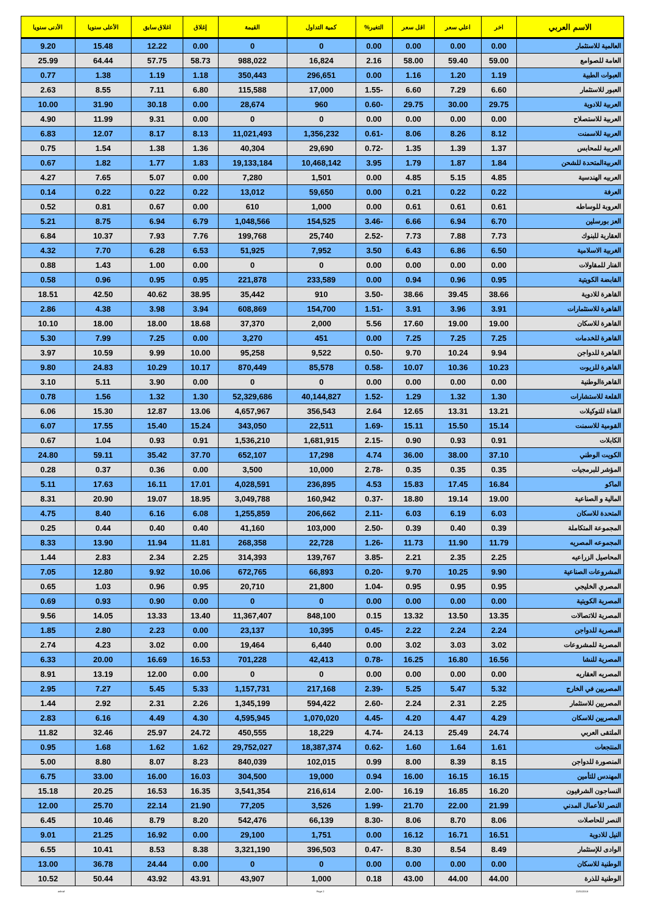| الاسم العربي | اخر | اعلي سعر | اقل سعر | التغير% | كمية التداول | القيمة | إغلاق | اغلاق سابق | الأعلى سنويا | الأدنى سنويا |
| --- | --- | --- | --- | --- | --- | --- | --- | --- | --- | --- |
| العالمية للاستثمار | 0.00 | 0.00 | 0.00 | 0.00 | 0 | 0 | 0.00 | 12.22 | 15.48 | 9.20 |
| العامة للصوامع | 59.00 | 59.40 | 58.00 | 2.16 | 16,824 | 988,022 | 58.73 | 57.75 | 64.44 | 25.99 |
| العبوات الطبية | 1.19 | 1.20 | 1.16 | 0.00 | 296,651 | 350,443 | 1.18 | 1.19 | 1.38 | 0.77 |
| العبور للاستثمار | 6.60 | 7.29 | 6.60 | -1.55 | 17,000 | 115,588 | 6.80 | 7.11 | 8.55 | 2.63 |
| العربية للادوية | 29.75 | 30.00 | 29.75 | -0.60 | 960 | 28,674 | 0.00 | 30.18 | 31.90 | 10.00 |
| العربية للاستصلاح | 0.00 | 0.00 | 0.00 | 0.00 | 0 | 0 | 0.00 | 9.31 | 11.99 | 4.90 |
| العربية للاسمنت | 8.12 | 8.26 | 8.06 | -0.61 | 1,356,232 | 11,021,493 | 8.13 | 8.17 | 12.07 | 6.83 |
| العربية للمحابس | 1.37 | 1.39 | 1.35 | -0.72 | 29,690 | 40,304 | 1.36 | 1.38 | 1.54 | 0.75 |
| العربيةالمتحدة للشحن | 1.84 | 1.87 | 1.79 | 3.95 | 10,468,142 | 19,133,184 | 1.83 | 1.77 | 1.82 | 0.67 |
| العربيه الهندسية | 4.85 | 5.15 | 4.85 | 0.00 | 1,501 | 7,280 | 0.00 | 5.07 | 7.65 | 4.27 |
| العرفة | 0.22 | 0.22 | 0.21 | 0.00 | 59,650 | 13,012 | 0.22 | 0.22 | 0.22 | 0.14 |
| العروبة للوساطه | 0.61 | 0.61 | 0.61 | 0.00 | 1,000 | 610 | 0.00 | 0.67 | 0.81 | 0.52 |
| العز بورسلين | 6.70 | 6.94 | 6.66 | -3.46 | 154,525 | 1,048,566 | 6.79 | 6.94 | 8.75 | 5.21 |
| العقارية للبنوك | 7.73 | 7.88 | 7.73 | -2.52 | 25,740 | 199,768 | 7.76 | 7.93 | 10.37 | 6.84 |
| الغربية الاسلامية | 6.50 | 6.86 | 6.43 | 3.50 | 7,952 | 51,925 | 6.53 | 6.28 | 7.70 | 4.32 |
| الفنار للمقاولات | 0.00 | 0.00 | 0.00 | 0.00 | 0 | 0 | 0.00 | 1.00 | 1.43 | 0.88 |
| القابضة الكويتية | 0.95 | 0.96 | 0.94 | 0.00 | 233,589 | 221,878 | 0.95 | 0.95 | 0.96 | 0.58 |
| القاهرة للادوية | 38.66 | 39.45 | 38.66 | -3.50 | 910 | 35,442 | 38.95 | 40.62 | 42.50 | 18.51 |
| القاهرة للاستثمارات | 3.91 | 3.96 | 3.91 | -1.51 | 154,700 | 608,869 | 3.94 | 3.98 | 4.38 | 2.86 |
| القاهرة للاسكان | 19.00 | 19.00 | 17.60 | 5.56 | 2,000 | 37,370 | 18.68 | 18.00 | 18.00 | 10.10 |
| القاهرة للخدمات | 7.25 | 7.25 | 7.25 | 0.00 | 451 | 3,270 | 0.00 | 7.25 | 7.99 | 5.30 |
| القاهرة للدواجن | 9.94 | 10.24 | 9.70 | -0.50 | 9,522 | 95,258 | 10.00 | 9.99 | 10.59 | 3.97 |
| القاهرة للزيوت | 10.23 | 10.36 | 10.07 | -0.58 | 85,578 | 870,449 | 10.17 | 10.29 | 24.83 | 9.80 |
| القاهرةالوطنية | 0.00 | 0.00 | 0.00 | 0.00 | 0 | 0 | 0.00 | 3.90 | 5.11 | 3.10 |
| القلعة للاستشارات | 1.30 | 1.32 | 1.29 | -1.52 | 40,144,827 | 52,329,686 | 1.30 | 1.32 | 1.56 | 0.78 |
| القناة للتوكيلات | 13.21 | 13.31 | 12.65 | 2.64 | 356,543 | 4,657,967 | 13.06 | 12.87 | 15.30 | 6.06 |
| القومية للاسمنت | 15.14 | 15.50 | 15.11 | -1.69 | 22,511 | 343,050 | 15.24 | 15.40 | 17.55 | 6.07 |
| الكابلات | 0.91 | 0.93 | 0.90 | -2.15 | 1,681,915 | 1,536,210 | 0.91 | 0.93 | 1.04 | 0.67 |
| الكويت الوطني | 37.10 | 38.00 | 36.00 | 4.74 | 17,298 | 652,107 | 37.70 | 35.42 | 59.11 | 24.80 |
| المؤشر للبرمجيات | 0.35 | 0.35 | 0.35 | -2.78 | 10,000 | 3,500 | 0.00 | 0.36 | 0.37 | 0.28 |
| الماكو | 16.84 | 17.45 | 15.83 | 4.53 | 236,895 | 4,028,591 | 17.01 | 16.11 | 17.63 | 5.11 |
| المالية و الصناعية | 19.00 | 19.14 | 18.80 | -0.37 | 160,942 | 3,049,788 | 18.95 | 19.07 | 20.90 | 8.31 |
| المتحدة للاسكان | 6.03 | 6.19 | 6.03 | -2.11 | 206,662 | 1,255,859 | 6.08 | 6.16 | 8.40 | 4.75 |
| المجموعة المتكاملة | 0.39 | 0.40 | 0.39 | -2.50 | 103,000 | 41,160 | 0.40 | 0.40 | 0.44 | 0.25 |
| المجموعه المصريه | 11.79 | 11.90 | 11.73 | -1.26 | 22,728 | 268,358 | 11.81 | 11.94 | 13.90 | 8.33 |
| المحاصيل الزراعيه | 2.25 | 2.35 | 2.21 | -3.85 | 139,767 | 314,393 | 2.25 | 2.34 | 2.83 | 1.44 |
| المشروعات الصناعية | 9.90 | 10.25 | 9.70 | -0.20 | 66,893 | 672,765 | 10.06 | 9.92 | 12.80 | 7.05 |
| المصري الخليجي | 0.95 | 0.95 | 0.95 | -1.04 | 21,800 | 20,710 | 0.95 | 0.96 | 1.03 | 0.65 |
| المصرية الكويتية | 0.00 | 0.00 | 0.00 | 0.00 | 0 | 0 | 0.00 | 0.90 | 0.93 | 0.69 |
| المصرية للاتصالات | 13.35 | 13.50 | 13.32 | 0.15 | 848,100 | 11,367,407 | 13.40 | 13.33 | 14.05 | 9.56 |
| المصرية للدواجن | 2.24 | 2.24 | 2.22 | -0.45 | 10,395 | 23,137 | 0.00 | 2.23 | 2.80 | 1.85 |
| المصرية للمشروعات | 3.02 | 3.03 | 3.02 | 0.00 | 6,440 | 19,464 | 0.00 | 3.02 | 4.23 | 2.74 |
| المصرية للنشا | 16.56 | 16.80 | 16.25 | -0.78 | 42,413 | 701,228 | 16.53 | 16.69 | 20.00 | 6.33 |
| المصريه العقاريه | 0.00 | 0.00 | 0.00 | 0.00 | 0 | 0 | 0.00 | 12.00 | 13.19 | 8.91 |
| المصريين في الخارج | 5.32 | 5.47 | 5.25 | -2.39 | 217,168 | 1,157,731 | 5.33 | 5.45 | 7.27 | 2.95 |
| المصريين للاستثمار | 2.25 | 2.31 | 2.24 | -2.60 | 594,422 | 1,345,199 | 2.26 | 2.31 | 2.92 | 1.44 |
| المصريين للاسكان | 4.29 | 4.47 | 4.20 | -4.45 | 1,070,020 | 4,595,945 | 4.30 | 4.49 | 6.16 | 2.83 |
| الملتقى العربي | 24.74 | 25.49 | 24.13 | -4.74 | 18,229 | 450,555 | 24.72 | 25.97 | 32.46 | 11.82 |
| المنتجعات | 1.61 | 1.64 | 1.60 | -0.62 | 18,387,374 | 29,752,027 | 1.62 | 1.62 | 1.68 | 0.95 |
| المنصورة للدواجن | 8.15 | 8.39 | 8.00 | 0.99 | 102,015 | 840,039 | 8.23 | 8.07 | 8.80 | 5.00 |
| المهندس للتأمين | 16.15 | 16.15 | 16.00 | 0.94 | 19,000 | 304,500 | 16.03 | 16.00 | 33.00 | 6.75 |
| النساجون الشرقيون | 16.20 | 16.85 | 16.19 | -2.00 | 216,614 | 3,541,354 | 16.35 | 16.53 | 20.25 | 15.18 |
| النصر للأعمال المدني | 21.99 | 22.00 | 21.70 | -1.99 | 3,526 | 77,205 | 21.90 | 22.14 | 25.70 | 12.00 |
| النصر للحاصلات | 8.06 | 8.70 | 8.06 | -8.30 | 66,139 | 542,476 | 8.20 | 8.79 | 10.46 | 6.45 |
| النيل للادوية | 16.51 | 16.71 | 16.12 | 0.00 | 1,751 | 29,100 | 0.00 | 16.92 | 21.25 | 9.01 |
| الوادى للإستثمار | 8.49 | 8.54 | 8.30 | -0.47 | 396,503 | 3,321,190 | 8.38 | 8.53 | 10.41 | 6.55 |
| الوطنية للاسكان | 0.00 | 0.00 | 0.00 | 0.00 | 0 | 0 | 0.00 | 24.44 | 36.78 | 13.00 |
| الوطنية للذرة | 44.00 | 44.00 | 43.00 | 0.18 | 1,000 | 43,907 | 43.91 | 43.92 | 50.44 | 10.52 |
ashraf Page 2 22/01/2018